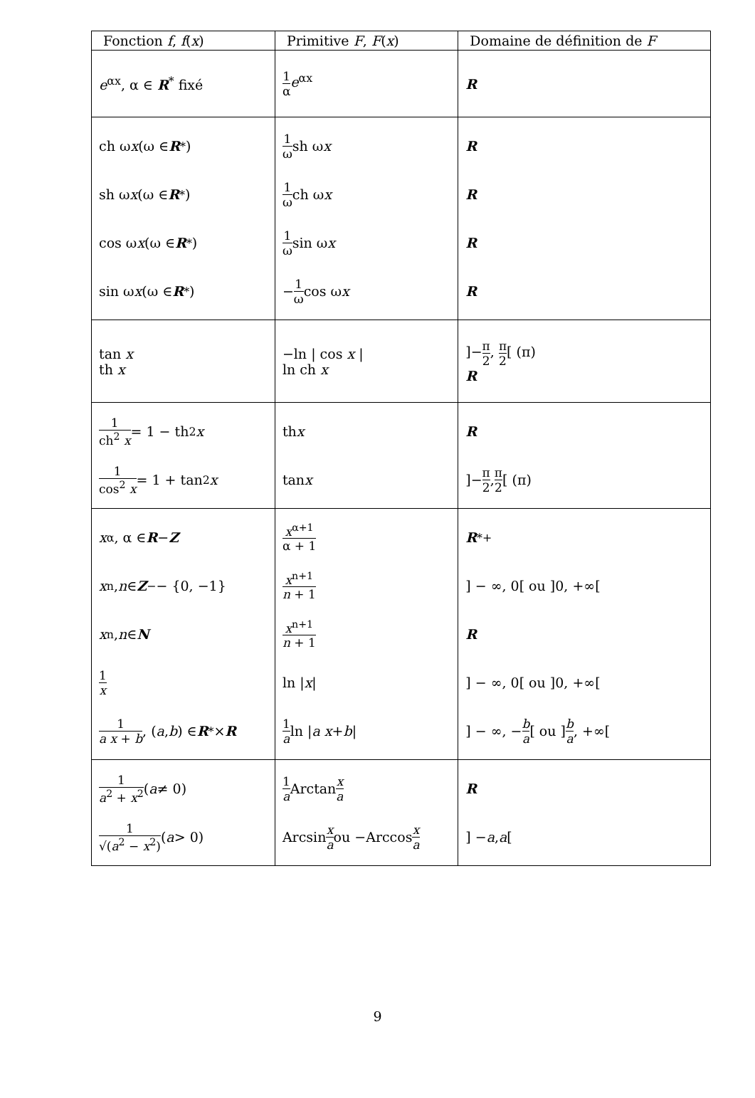| Fonction f , f ( x ) | Primitive F , F ( x ) | Domaine de définition de F |
| --- | --- | --- |
| e<sup>αx</sup>, α ∈ R<sup>*</sup> fixé | 1 α e<sup>αx</sup> | R |
| ch ω x (ω ∈ R<sup>*</sup>) sh ω x (ω ∈ R<sup>*</sup>) cos ω x (ω ∈ R<sup>*</sup>) sin ω x (ω ∈ R<sup>*</sup>) | 1 ω sh ω x 1 ω ch ω x 1 ω sin ω x − 1 ω cos ω x | R R R R |
| tan x th x | −ln / cos x / ln ch x | ]− π 2 , π 2 [ (π) R |
| 1 ch<sup>2</sup> x = 1 − th<sup>2</sup> x 1 cos<sup>2</sup> x = 1 + tan<sup>2</sup> x | th x tan x | R ]− π 2 , π 2 [ (π) |
| x<sup>α</sup>, α ∈ R − Z x<sup>n</sup>, n ∈ Z<sub>−</sub> − {0, −1} x<sup>n</sup>, n ∈ N 1 x 1 a x + b , ( a , b ) ∈ R<sup>*</sup> × R | x<sup>α+1</sup> α + 1 x<sup>n+1</sup> n + 1 x<sup>n+1</sup> n + 1 ln / x / 1 a ln / a x + b / | R<sup>*</sup><sub>+</sub> ] − ∞, 0[ ou ]0, +∞[ R ] − ∞, 0[ ou ]0, +∞[ ] − ∞, − b a [ ou ] b a , +∞[ |
| 1 a<sup>2</sup> + x<sup>2</sup> ( a ≠ 0) 1 √( a<sup>2</sup> − x<sup>2</sup>) ( a > 0) | 1 a Arctan x a Arcsin x a ou −Arccos x a | R ] − a , a [ |
9